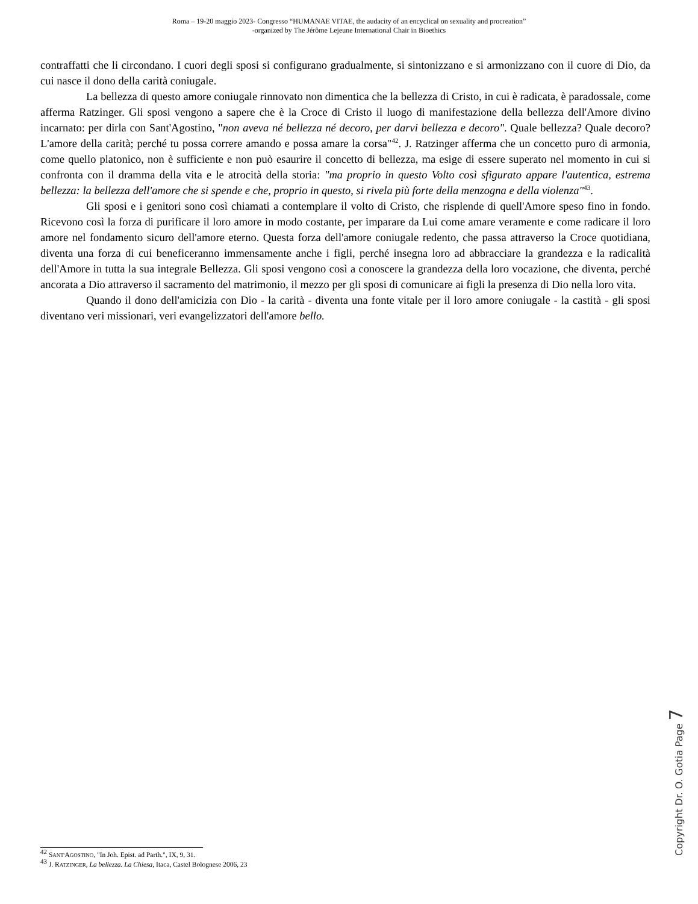Roma – 19-20 maggio 2023- Congresso “HUMANAE VITAE, the audacity of an encyclical on sexuality and procreation”
-organized by The Jérôme Lejeune International Chair in Bioethics
contraffatti che li circondano. I cuori degli sposi si configurano gradualmente, si sintonizzano e si armonizzano con il cuore di Dio, da cui nasce il dono della carità coniugale.
La bellezza di questo amore coniugale rinnovato non dimentica che la bellezza di Cristo, in cui è radicata, è paradossale, come afferma Ratzinger. Gli sposi vengono a sapere che è la Croce di Cristo il luogo di manifestazione della bellezza dell'Amore divino incarnato: per dirla con Sant'Agostino, "non aveva né bellezza né decoro, per darvi bellezza e decoro". Quale bellezza? Quale decoro? L'amore della carità; perché tu possa correre amando e possa amare la corsa"<sup>42</sup>. J. Ratzinger afferma che un concetto puro di armonia, come quello platonico, non è sufficiente e non può esaurire il concetto di bellezza, ma esige di essere superato nel momento in cui si confronta con il dramma della vita e le atrocità della storia: "ma proprio in questo Volto così sfigurato appare l'autentica, estrema bellezza: la bellezza dell'amore che si spende e che, proprio in questo, si rivela più forte della menzogna e della violenza"<sup>43</sup>.
Gli sposi e i genitori sono così chiamati a contemplare il volto di Cristo, che risplende di quell'Amore speso fino in fondo. Ricevono così la forza di purificare il loro amore in modo costante, per imparare da Lui come amare veramente e come radicare il loro amore nel fondamento sicuro dell'amore eterno. Questa forza dell'amore coniugale redento, che passa attraverso la Croce quotidiana, diventa una forza di cui beneficeranno immensamente anche i figli, perché insegna loro ad abbracciare la grandezza e la radicalità dell'Amore in tutta la sua integrale Bellezza. Gli sposi vengono così a conoscere la grandezza della loro vocazione, che diventa, perché ancorata a Dio attraverso il sacramento del matrimonio, il mezzo per gli sposi di comunicare ai figli la presenza di Dio nella loro vita.
Quando il dono dell'amicizia con Dio - la carità - diventa una fonte vitale per il loro amore coniugale - la castità - gli sposi diventano veri missionari, veri evangelizzatori dell'amore bello.
Copyright Dr. O. Gotia Page 7
<sup>42</sup> SANT'AGOSTINO, "In Joh. Epist. ad Parth.", IX, 9, 31.
<sup>43</sup> J. RATZINGER, La bellezza. La Chiesa, Itaca, Castel Bolognese 2006, 23